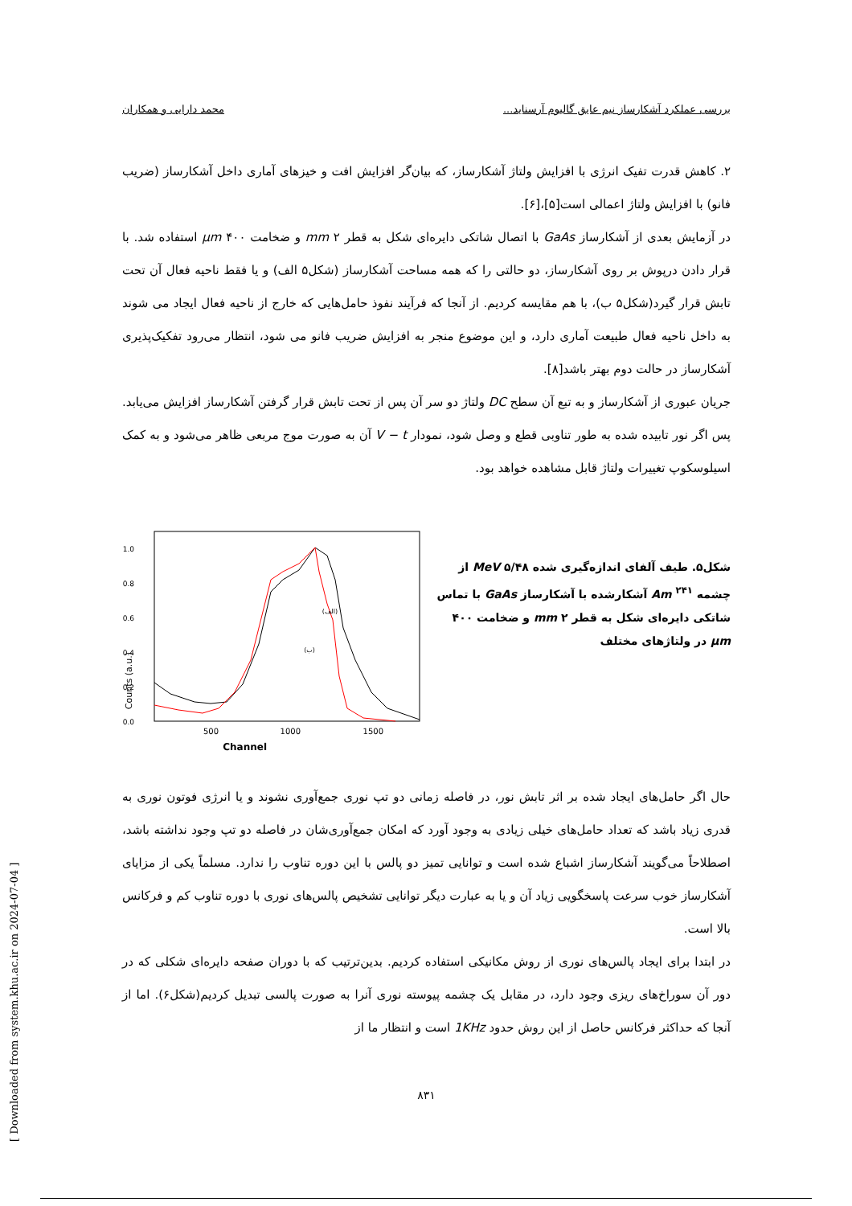بررسی عملکرد آشکارساز نیم عایق گالیوم آرسناید... محمد دارایی و همکاران
۲. کاهش قدرت تفیک انرژی با افزایش ولتاژ آشکارساز، که بیان‌گر افزایش افت و خیزهای آماری داخل آشکارساز (ضریب فانو) با افزایش ولتاژ اعمالی است[۵]،[۶].
در آزمایش بعدی از آشکارساز GaAs با اتصال شاتکی دایره‌ای شکل به قطر ۲ mm و ضخامت ۴۰۰ µm استفاده شد. با قرار دادن درپوش بر روی آشکارساز، دو حالتی را که همه مساحت آشکارساز (شکل۵ الف) و یا فقط ناحیه فعال آن تحت تابش قرار گیرد(شکل۵ ب)، با هم مقایسه کردیم. از آنجا که فرآیند نفوذ حامل‌هایی که خارج از ناحیه فعال ایجاد می شوند به داخل ناحیه فعال طبیعت آماری دارد، و این موضوع منجر به افزایش ضریب فانو می شود، انتظار می‌رود تفکیک‌پذیری آشکارساز در حالت دوم بهتر باشد[۸].
جریان عبوری از آشکارساز و به تبع آن سطح DC ولتاژ دو سر آن پس از تحت تابش قرار گرفتن آشکارساز افزایش می‌یابد. پس اگر نور تابیده شده به طور تناوبی قطع و وصل شود، نمودار V − t آن به صورت موج مربعی ظاهر می‌شود و به کمک اسیلوسکوپ تغییرات ولتاژ قابل مشاهده خواهد بود.
شکل۵. طیف آلفای اندازه‌گیری شده ۵/۴۸ MeV از چشمه Am <sup>۲۴۱</sup> آشکارشده با آشکارساز GaAs با تماس شاتکی دایره‌ای شکل به قطر ۲ mm و ضخامت ۴۰۰ µm در ولتاژهای مختلف
1.0
0.8
0.6
0.4
0.2
0.0
500
1000
1500
Channel
Counts (a.u.)
(ب)
(الف)
حال اگر حامل‌های ایجاد شده بر اثر تابش نور، در فاصله زمانی دو تپ نوری جمع‌آوری نشوند و یا انرژی فوتون نوری به قدری زیاد باشد که تعداد حامل‌های خیلی زیادی به وجود آورد که امکان جمع‌آوری‌شان در فاصله دو تپ وجود نداشته باشد، اصطلاحاً می‌گویند آشکارساز اشباع شده است و توانایی تمیز دو پالس با این دوره تناوب را ندارد. مسلماً یکی از مزایای آشکارساز خوب سرعت پاسخگویی زیاد آن و یا به عبارت دیگر توانایی تشخیص پالس‌های نوری با دوره تناوب کم و فرکانس بالا است.
در ابتدا برای ایجاد پالس‌های نوری از روش مکانیکی استفاده کردیم. بدین‌ترتیب که با دوران صفحه دایره‌ای شکلی که در دور آن سوراخ‌های ریزی وجود دارد، در مقابل یک چشمه پیوسته نوری آنرا به صورت پالسی تبدیل کردیم(شکل۶). اما از آنجا که حداکثر فرکانس حاصل از این روش حدود 1KHz است و انتظار ما از
۸۳۱
[ Downloaded from system.khu.ac.ir on 2024-07-04 ]